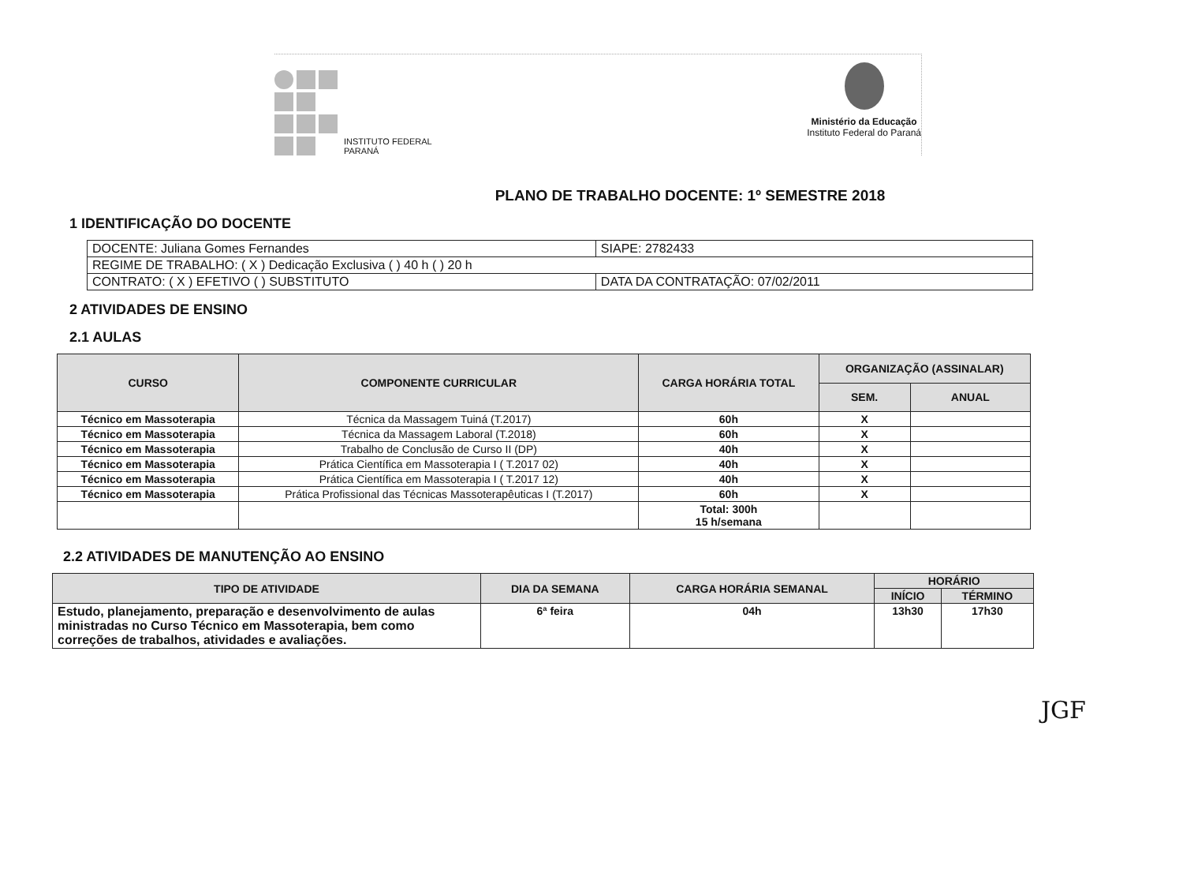INSTITUTO FEDERAL
PARANÁ
Ministério da Educação
Instituto Federal do Paraná
PLANO DE TRABALHO DOCENTE: 1º SEMESTRE 2018
1 IDENTIFICAÇÃO DO DOCENTE
| DOCENTE: Juliana Gomes Fernandes | SIAPE: 2782433 |
| REGIME DE TRABALHO: ( X ) Dedicação Exclusiva ( ) 40 h ( ) 20 h | |
| CONTRATO: ( X ) EFETIVO ( ) SUBSTITUTO | DATA DA CONTRATAÇÃO: 07/02/2011 |
2 ATIVIDADES DE ENSINO
2.1 AULAS
| CURSO | COMPONENTE CURRICULAR | CARGA HORÁRIA TOTAL | ORGANIZAÇÃO (ASSINALAR) | |
| --- | --- | --- | --- | --- |
| | | | SEM. | ANUAL |
| Técnico em Massoterapia | Técnica da Massagem Tuiná (T.2017) | 60h | X | |
| Técnico em Massoterapia | Técnica da Massagem Laboral (T.2018) | 60h | X | |
| Técnico em Massoterapia | Trabalho de Conclusão de Curso II (DP) | 40h | X | |
| Técnico em Massoterapia | Prática Científica em Massoterapia I ( T.2017 02) | 40h | X | |
| Técnico em Massoterapia | Prática Científica em Massoterapia I ( T.2017 12) | 40h | X | |
| Técnico em Massoterapia | Prática Profissional das Técnicas Massoterapêuticas I (T.2017) | 60h | X | |
| | | Total: 300h 15 h/semana | | |
2.2 ATIVIDADES DE MANUTENÇÃO AO ENSINO
| TIPO DE ATIVIDADE | DIA DA SEMANA | CARGA HORÁRIA SEMANAL | HORÁRIO | |
| --- | --- | --- | --- | --- |
| | | | INÍCIO | TÉRMINO |
| Estudo, planejamento, preparação e desenvolvimento de aulas ministradas no Curso Técnico em Massoterapia, bem como correções de trabalhos, atividades e avaliações. | 6ª feira | 04h | 13h30 | 17h30 |
JGF